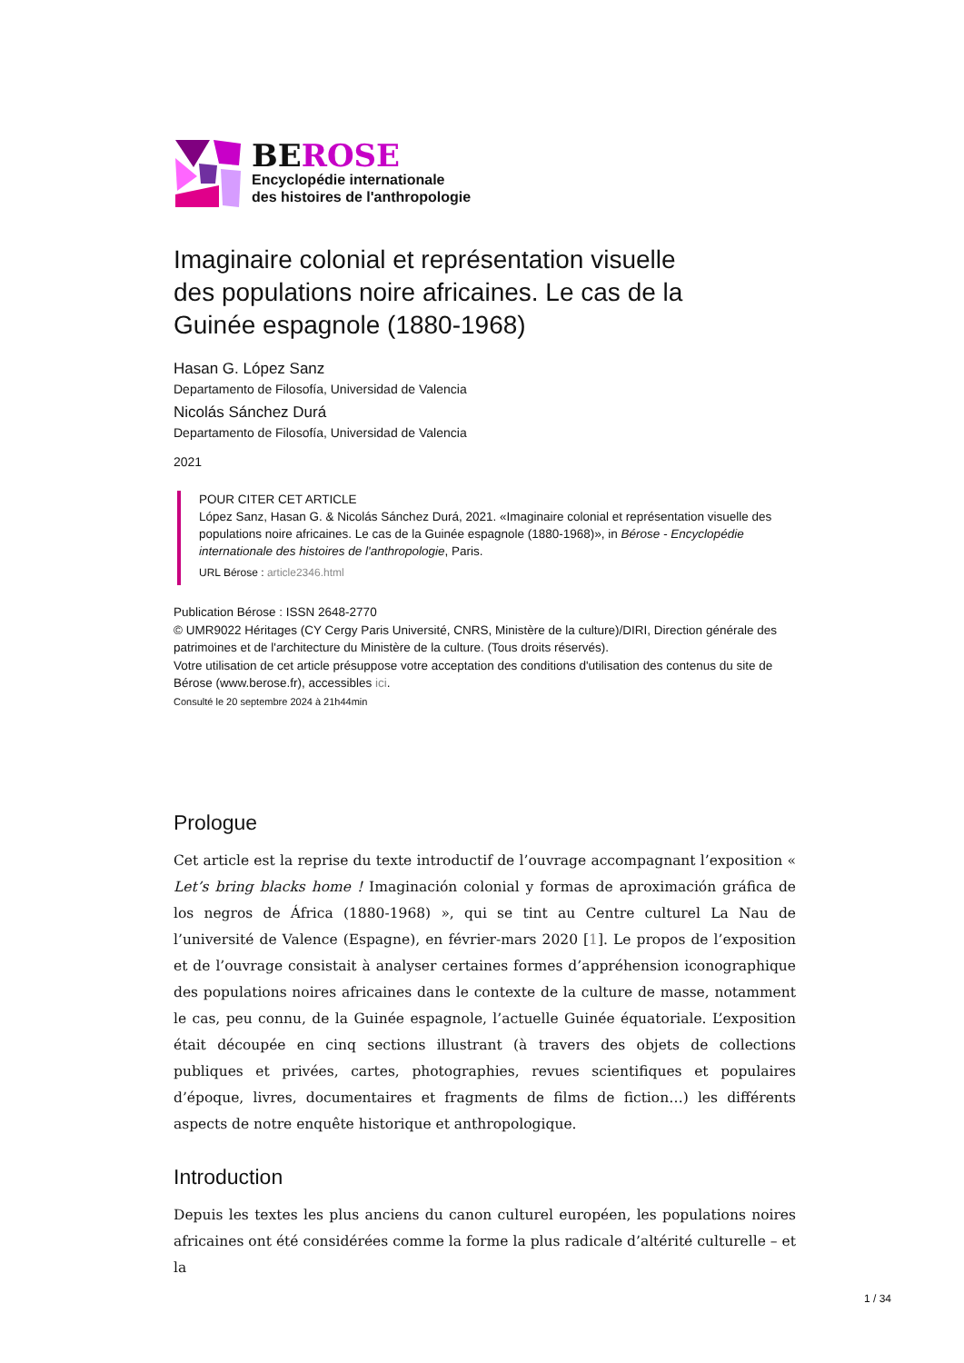BEROSE
Encyclopédie internationale
des histoires de l'anthropologie
Imaginaire colonial et représentation visuelle des populations noire africaines. Le cas de la Guinée espagnole (1880-1968)
Hasan G. López Sanz
Departamento de Filosofía, Universidad de Valencia
Nicolás Sánchez Durá
Departamento de Filosofía, Universidad de Valencia
2021
POUR CITER CET ARTICLE
López Sanz, Hasan G. & Nicolás Sánchez Durá, 2021. «Imaginaire colonial et représentation visuelle des populations noire africaines. Le cas de la Guinée espagnole (1880-1968)», in Bérose - Encyclopédie internationale des histoires de l'anthropologie, Paris.
URL Bérose : article2346.html
Publication Bérose : ISSN 2648-2770
© UMR9022 Héritages (CY Cergy Paris Université, CNRS, Ministère de la culture)/DIRI, Direction générale des patrimoines et de l'architecture du Ministère de la culture. (Tous droits réservés).
Votre utilisation de cet article présuppose votre acceptation des conditions d'utilisation des contenus du site de Bérose (www.berose.fr), accessibles ici.
Consulté le 20 septembre 2024 à 21h44min
Prologue
Cet article est la reprise du texte introductif de l’ouvrage accompagnant l’exposition « Let’s bring blacks home ! Imaginación colonial y formas de aproximación gráfica de los negros de África (1880-1968) », qui se tint au Centre culturel La Nau de l’université de Valence (Espagne), en février-mars 2020 [1]. Le propos de l’exposition et de l’ouvrage consistait à analyser certaines formes d’appréhension iconographique des populations noires africaines dans le contexte de la culture de masse, notamment le cas, peu connu, de la Guinée espagnole, l’actuelle Guinée équatoriale. L’exposition était découpée en cinq sections illustrant (à travers des objets de collections publiques et privées, cartes, photographies, revues scientifiques et populaires d’époque, livres, documentaires et fragments de films de fiction…) les différents aspects de notre enquête historique et anthropologique.
Introduction
Depuis les textes les plus anciens du canon culturel européen, les populations noires africaines ont été considérées comme la forme la plus radicale d’altérité culturelle – et la
1 / 34